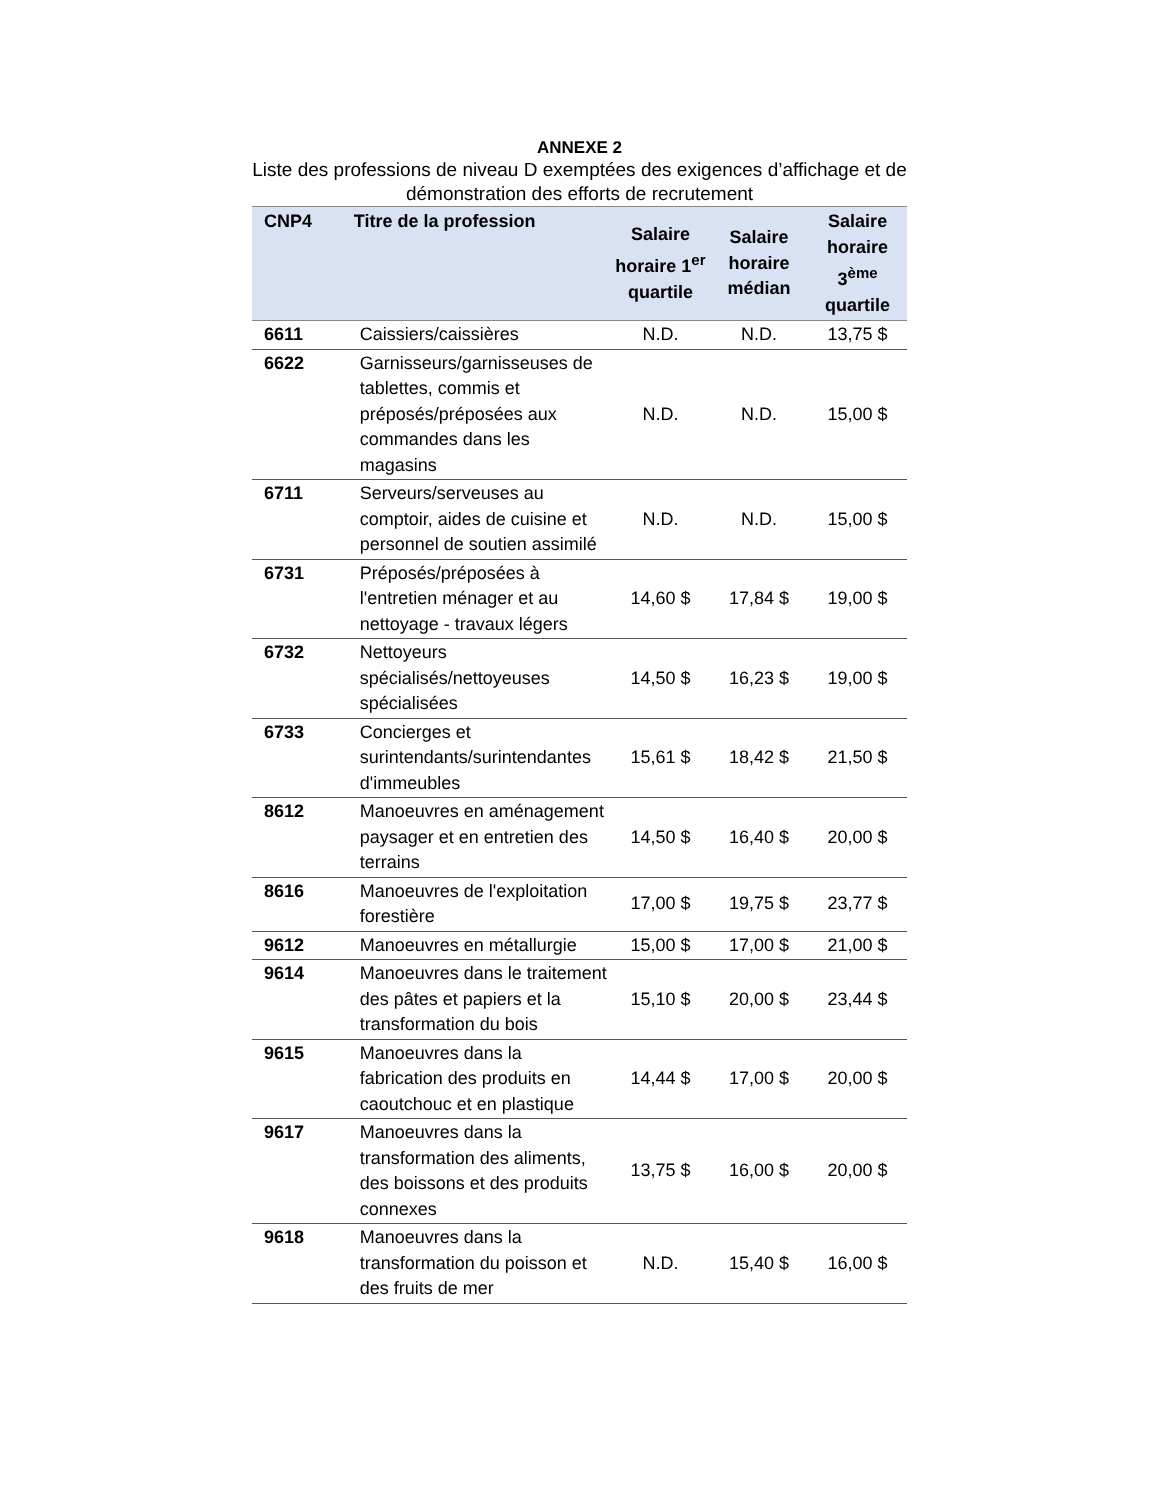ANNEXE 2
Liste des professions de niveau D exemptées des exigences d’affichage et de démonstration des efforts de recrutement
| CNP4 | Titre de la profession | Salaire horaire 1<sup>er</sup> quartile | Salaire horaire médian | Salaire horaire 3<sup>ème</sup> quartile |
| --- | --- | --- | --- | --- |
| 6611 | Caissiers/caissières | N.D. | N.D. | 13,75 $ |
| 6622 | Garnisseurs/garnisseuses de tablettes, commis et préposés/préposées aux commandes dans les magasins | N.D. | N.D. | 15,00 $ |
| 6711 | Serveurs/serveuses au comptoir, aides de cuisine et personnel de soutien assimilé | N.D. | N.D. | 15,00 $ |
| 6731 | Préposés/préposées à l'entretien ménager et au nettoyage - travaux légers | 14,60 $ | 17,84 $ | 19,00 $ |
| 6732 | Nettoyeurs spécialisés/nettoyeuses spécialisées | 14,50 $ | 16,23 $ | 19,00 $ |
| 6733 | Concierges et surintendants/surintendantes d'immeubles | 15,61 $ | 18,42 $ | 21,50 $ |
| 8612 | Manoeuvres en aménagement paysager et en entretien des terrains | 14,50 $ | 16,40 $ | 20,00 $ |
| 8616 | Manoeuvres de l'exploitation forestière | 17,00 $ | 19,75 $ | 23,77 $ |
| 9612 | Manoeuvres en métallurgie | 15,00 $ | 17,00 $ | 21,00 $ |
| 9614 | Manoeuvres dans le traitement des pâtes et papiers et la transformation du bois | 15,10 $ | 20,00 $ | 23,44 $ |
| 9615 | Manoeuvres dans la fabrication des produits en caoutchouc et en plastique | 14,44 $ | 17,00 $ | 20,00 $ |
| 9617 | Manoeuvres dans la transformation des aliments, des boissons et des produits connexes | 13,75 $ | 16,00 $ | 20,00 $ |
| 9618 | Manoeuvres dans la transformation du poisson et des fruits de mer | N.D. | 15,40 $ | 16,00 $ |